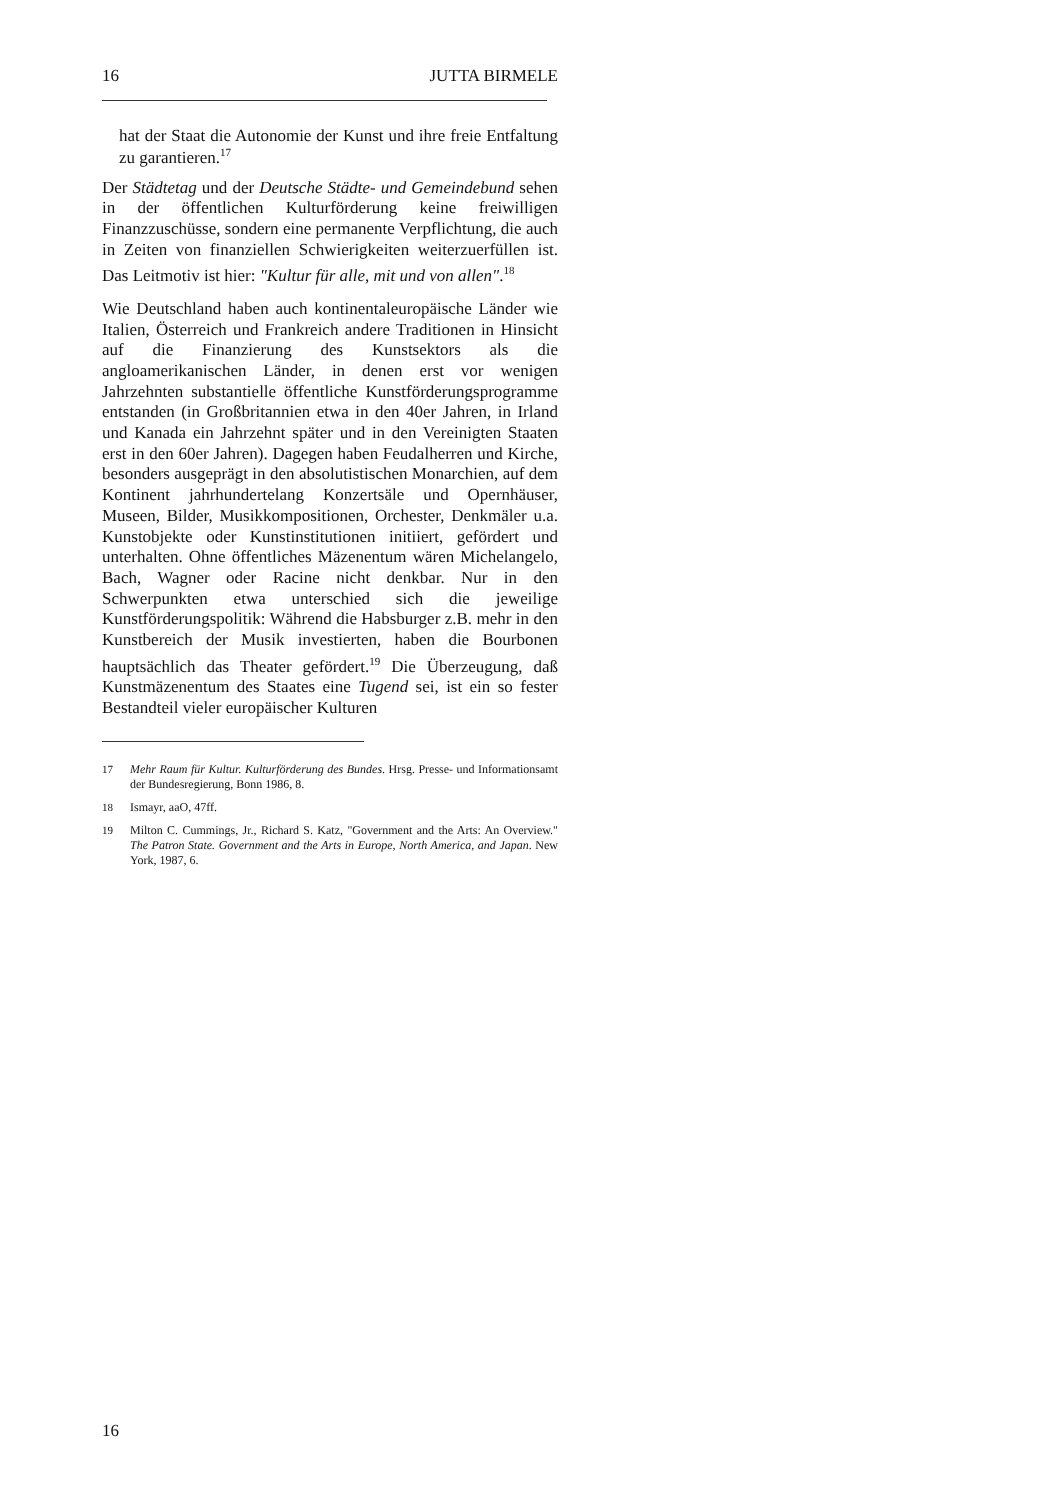16 JUTTA BIRMELE
hat der Staat die Autonomie der Kunst und ihre freie Entfaltung zu garantieren.<sup>17</sup>
Der Städtetag und der Deutsche Städte- und Gemeindebund sehen in der öffentlichen Kulturförderung keine freiwilligen Finanzzuschüsse, sondern eine permanente Verpflichtung, die auch in Zeiten von finanziellen Schwierigkeiten weiterzuerfüllen ist. Das Leitmotiv ist hier: "Kultur für alle, mit und von allen".<sup>18</sup>
Wie Deutschland haben auch kontinentaleuropäische Länder wie Italien, Österreich und Frankreich andere Traditionen in Hinsicht auf die Finanzierung des Kunstsektors als die angloamerikanischen Länder, in denen erst vor wenigen Jahrzehnten substantielle öffentliche Kunstförderungsprogramme entstanden (in Großbritannien etwa in den 40er Jahren, in Irland und Kanada ein Jahrzehnt später und in den Vereinigten Staaten erst in den 60er Jahren). Dagegen haben Feudalherren und Kirche, besonders ausgeprägt in den absolutistischen Monarchien, auf dem Kontinent jahrhundertelang Konzertsäle und Opernhäuser, Museen, Bilder, Musikkompositionen, Orchester, Denkmäler u.a. Kunstobjekte oder Kunstinstitutionen initiiert, gefördert und unterhalten. Ohne öffentliches Mäzenentum wären Michelangelo, Bach, Wagner oder Racine nicht denkbar. Nur in den Schwerpunkten etwa unterschied sich die jeweilige Kunstförderungspolitik: Während die Habsburger z.B. mehr in den Kunstbereich der Musik investierten, haben die Bourbonen hauptsächlich das Theater gefördert.<sup>19</sup> Die Überzeugung, daß Kunstmäzenentum des Staates eine Tugend sei, ist ein so fester Bestandteil vieler europäischer Kulturen
17 Mehr Raum für Kultur. Kulturförderung des Bundes. Hrsg. Presse- und Informationsamt der Bundesregierung, Bonn 1986, 8.
18 Ismayr, aaO, 47ff.
19 Milton C. Cummings, Jr., Richard S. Katz, "Government and the Arts: An Overview." The Patron State. Government and the Arts in Europe, North America, and Japan. New York, 1987, 6.
16